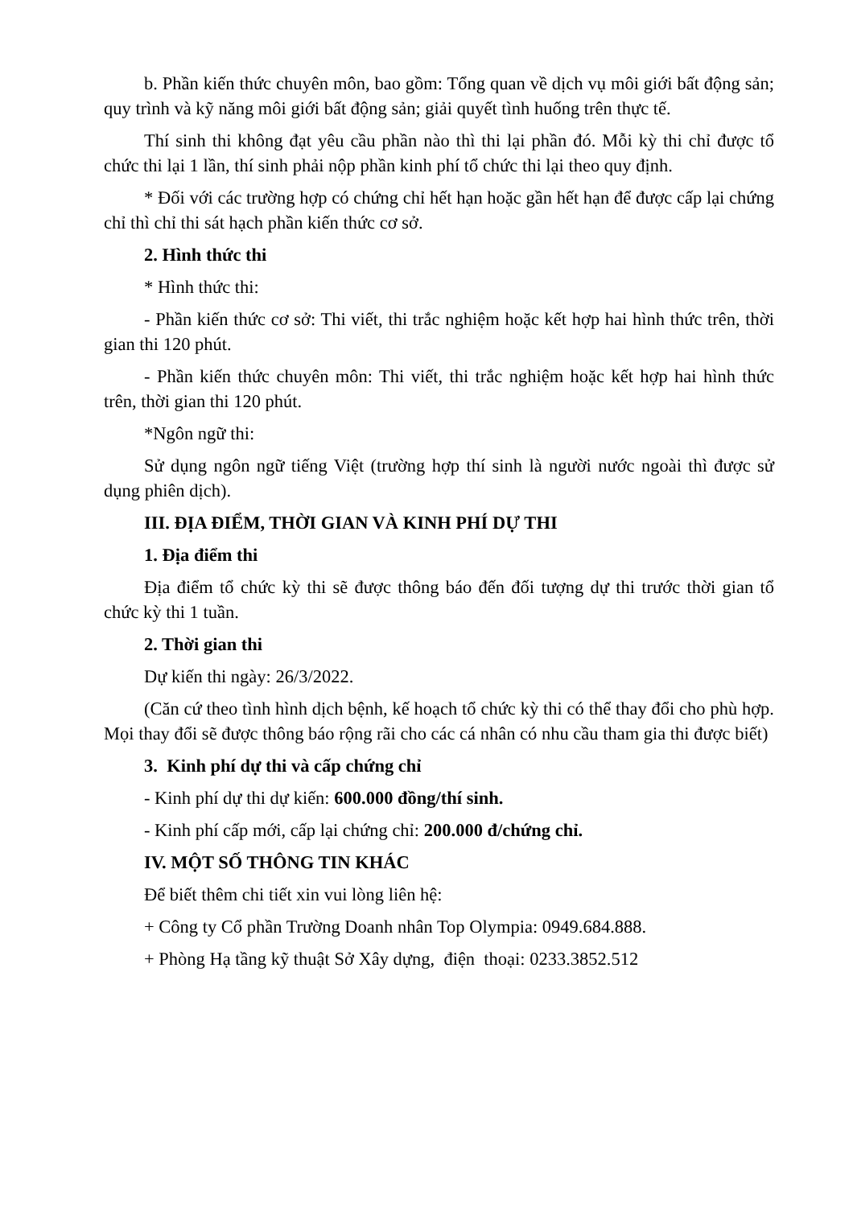b. Phần kiến thức chuyên môn, bao gồm: Tổng quan về dịch vụ môi giới bất động sản; quy trình và kỹ năng môi giới bất động sản; giải quyết tình huống trên thực tế.
Thí sinh thi không đạt yêu cầu phần nào thì thi lại phần đó. Mỗi kỳ thi chỉ được tổ chức thi lại 1 lần, thí sinh phải nộp phần kinh phí tổ chức thi lại theo quy định.
* Đối với các trường hợp có chứng chỉ hết hạn hoặc gần hết hạn để được cấp lại chứng chỉ thì chỉ thi sát hạch phần kiến thức cơ sở.
2. Hình thức thi
* Hình thức thi:
- Phần kiến thức cơ sở: Thi viết, thi trắc nghiệm hoặc kết hợp hai hình thức trên, thời gian thi 120 phút.
- Phần kiến thức chuyên môn: Thi viết, thi trắc nghiệm hoặc kết hợp hai hình thức trên, thời gian thi 120 phút.
*Ngôn ngữ thi:
Sử dụng ngôn ngữ tiếng Việt (trường hợp thí sinh là người nước ngoài thì được sử dụng phiên dịch).
III. ĐỊA ĐIỂM, THỜI GIAN VÀ KINH PHÍ DỰ THI
1. Địa điểm thi
Địa điểm tổ chức kỳ thi sẽ được thông báo đến đối tượng dự thi trước thời gian tổ chức kỳ thi 1 tuần.
2. Thời gian thi
Dự kiến thi ngày: 26/3/2022.
(Căn cứ theo tình hình dịch bệnh, kế hoạch tổ chức kỳ thi có thể thay đổi cho phù hợp. Mọi thay đổi sẽ được thông báo rộng rãi cho các cá nhân có nhu cầu tham gia thi được biết)
3. Kinh phí dự thi và cấp chứng chỉ
- Kinh phí dự thi dự kiến: 600.000 đồng/thí sinh.
- Kinh phí cấp mới, cấp lại chứng chỉ: 200.000 đ/chứng chỉ.
IV. MỘT SỐ THÔNG TIN KHÁC
Để biết thêm chi tiết xin vui lòng liên hệ:
+ Công ty Cổ phần Trường Doanh nhân Top Olympia: 0949.684.888.
+ Phòng Hạ tầng kỹ thuật Sở Xây dựng, điện thoại: 0233.3852.512